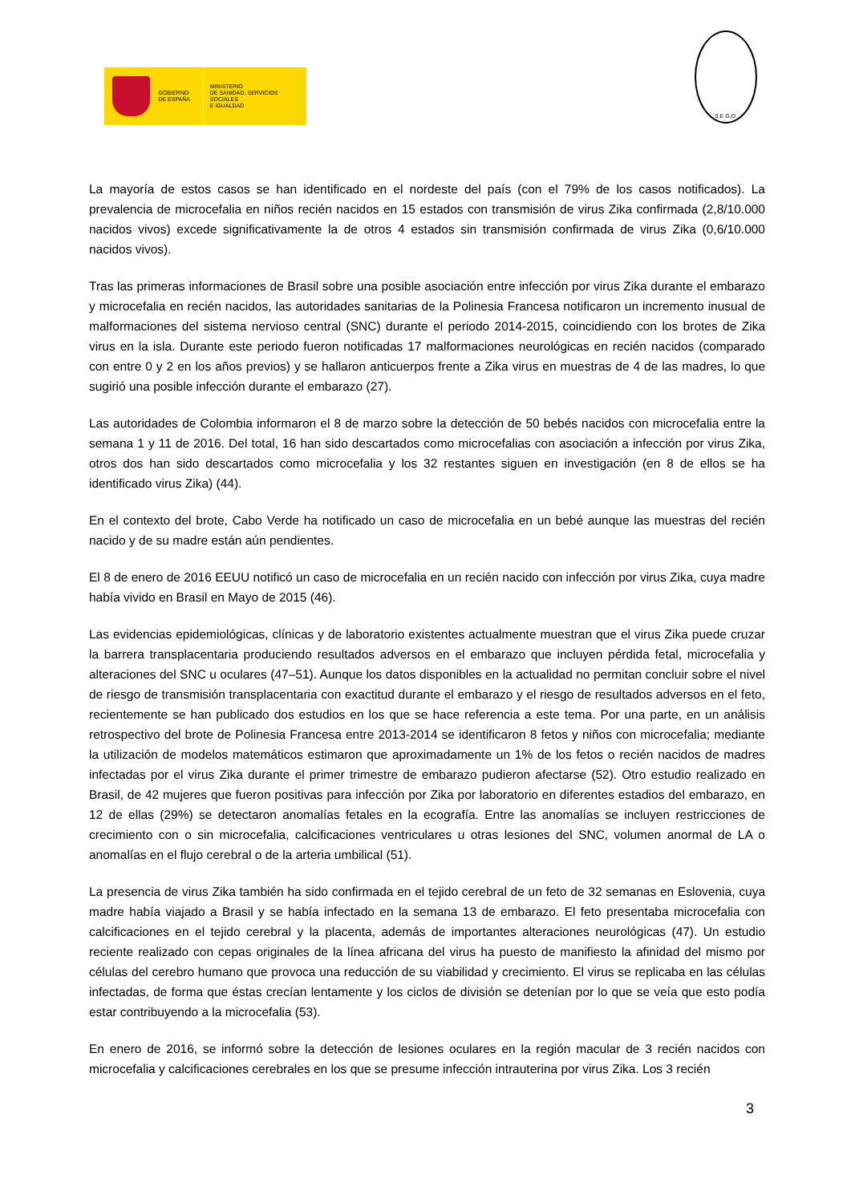GOBIERNO
DE ESPAÑA
MINISTERIO
DE SANIDAD, SERVICIOS SOCIALES
E IGUALDAD
S.E.G.O.
La mayoría de estos casos se han identificado en el nordeste del país (con el 79% de los casos notificados). La prevalencia de microcefalia en niños recién nacidos en 15 estados con transmisión de virus Zika confirmada (2,8/10.000 nacidos vivos) excede significativamente la de otros 4 estados sin transmisión confirmada de virus Zika (0,6/10.000 nacidos vivos).
Tras las primeras informaciones de Brasil sobre una posible asociación entre infección por virus Zika durante el embarazo y microcefalia en recién nacidos, las autoridades sanitarias de la Polinesia Francesa notificaron un incremento inusual de malformaciones del sistema nervioso central (SNC) durante el periodo 2014-2015, coincidiendo con los brotes de Zika virus en la isla. Durante este periodo fueron notificadas 17 malformaciones neurológicas en recién nacidos (comparado con entre 0 y 2 en los años previos) y se hallaron anticuerpos frente a Zika virus en muestras de 4 de las madres, lo que sugirió una posible infección durante el embarazo (27).
Las autoridades de Colombia informaron el 8 de marzo sobre la detección de 50 bebés nacidos con microcefalia entre la semana 1 y 11 de 2016. Del total, 16 han sido descartados como microcefalias con asociación a infección por virus Zika, otros dos han sido descartados como microcefalia y los 32 restantes siguen en investigación (en 8 de ellos se ha identificado virus Zika) (44).
En el contexto del brote, Cabo Verde ha notificado un caso de microcefalia en un bebé aunque las muestras del recién nacido y de su madre están aún pendientes.
El 8 de enero de 2016 EEUU notificó un caso de microcefalia en un recién nacido con infección por virus Zika, cuya madre había vivido en Brasil en Mayo de 2015 (46).
Las evidencias epidemiológicas, clínicas y de laboratorio existentes actualmente muestran que el virus Zika puede cruzar la barrera transplacentaria produciendo resultados adversos en el embarazo que incluyen pérdida fetal, microcefalia y alteraciones del SNC u oculares (47–51). Aunque los datos disponibles en la actualidad no permitan concluir sobre el nivel de riesgo de transmisión transplacentaria con exactitud durante el embarazo y el riesgo de resultados adversos en el feto, recientemente se han publicado dos estudios en los que se hace referencia a este tema. Por una parte, en un análisis retrospectivo del brote de Polinesia Francesa entre 2013-2014 se identificaron 8 fetos y niños con microcefalia; mediante la utilización de modelos matemáticos estimaron que aproximadamente un 1% de los fetos o recién nacidos de madres infectadas por el virus Zika durante el primer trimestre de embarazo pudieron afectarse (52). Otro estudio realizado en Brasil, de 42 mujeres que fueron positivas para infección por Zika por laboratorio en diferentes estadios del embarazo, en 12 de ellas (29%) se detectaron anomalías fetales en la ecografía. Entre las anomalías se incluyen restricciones de crecimiento con o sin microcefalia, calcificaciones ventriculares u otras lesiones del SNC, volumen anormal de LA o anomalías en el flujo cerebral o de la arteria umbilical (51).
La presencia de virus Zika también ha sido confirmada en el tejido cerebral de un feto de 32 semanas en Eslovenia, cuya madre había viajado a Brasil y se había infectado en la semana 13 de embarazo. El feto presentaba microcefalia con calcificaciones en el tejido cerebral y la placenta, además de importantes alteraciones neurológicas (47). Un estudio reciente realizado con cepas originales de la línea africana del virus ha puesto de manifiesto la afinidad del mismo por células del cerebro humano que provoca una reducción de su viabilidad y crecimiento. El virus se replicaba en las células infectadas, de forma que éstas crecían lentamente y los ciclos de división se detenían por lo que se veía que esto podía estar contribuyendo a la microcefalia (53).
En enero de 2016, se informó sobre la detección de lesiones oculares en la región macular de 3 recién nacidos con microcefalia y calcificaciones cerebrales en los que se presume infección intrauterina por virus Zika. Los 3 recién
3